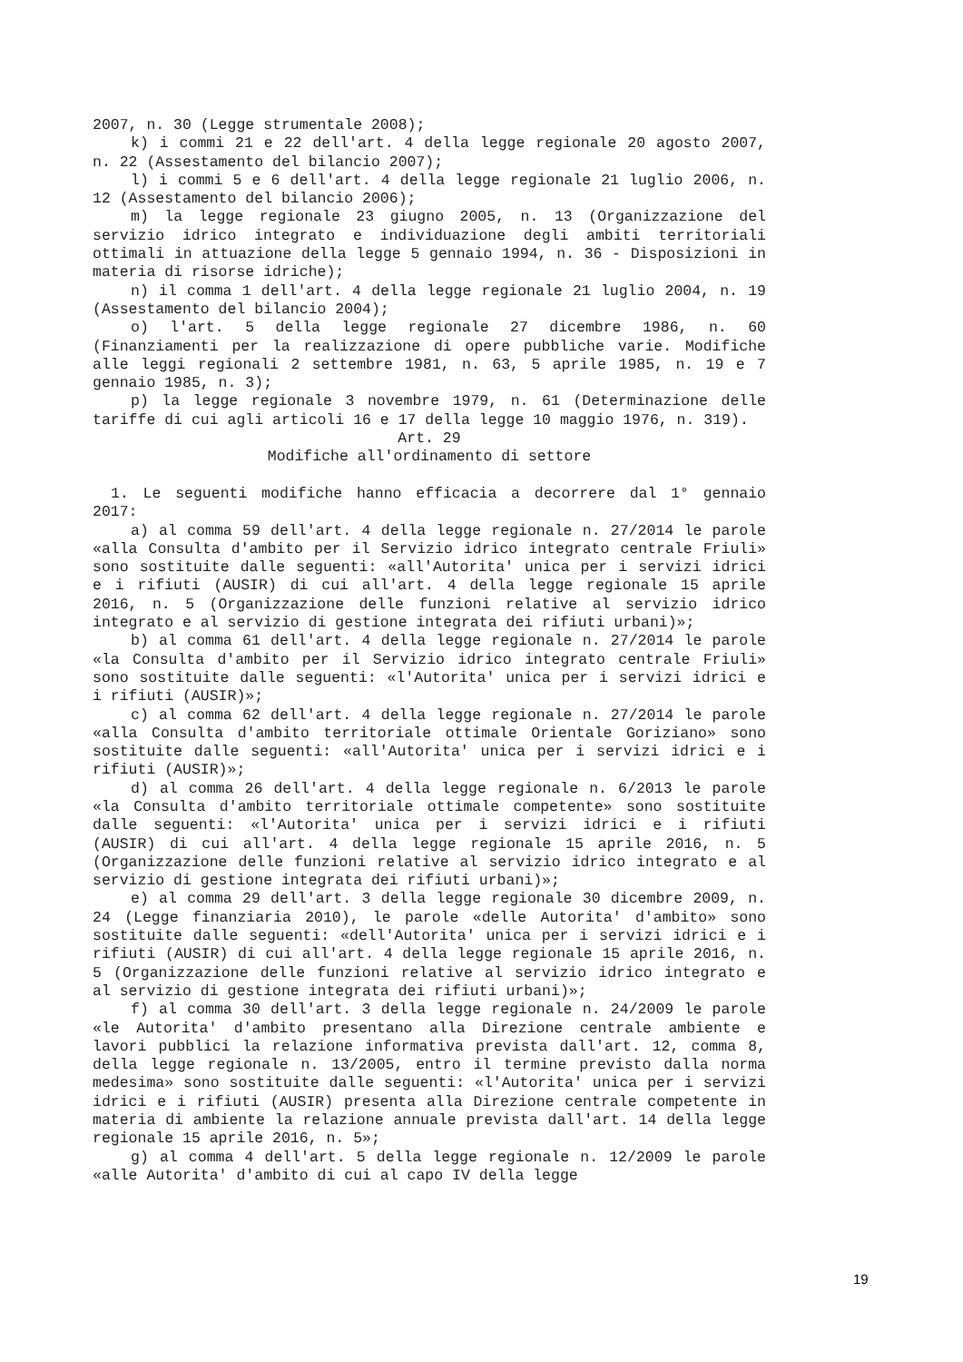2007, n. 30 (Legge strumentale 2008);
k) i commi 21 e 22 dell'art. 4 della legge regionale 20 agosto 2007, n. 22 (Assestamento del bilancio 2007);
l) i commi 5 e 6 dell'art. 4 della legge regionale 21 luglio 2006, n. 12 (Assestamento del bilancio 2006);
m) la legge regionale 23 giugno 2005, n. 13 (Organizzazione del servizio idrico integrato e individuazione degli ambiti territoriali ottimali in attuazione della legge 5 gennaio 1994, n. 36 - Disposizioni in materia di risorse idriche);
n) il comma 1 dell'art. 4 della legge regionale 21 luglio 2004, n. 19 (Assestamento del bilancio 2004);
o) l'art. 5 della legge regionale 27 dicembre 1986, n. 60 (Finanziamenti per la realizzazione di opere pubbliche varie. Modifiche alle leggi regionali 2 settembre 1981, n. 63, 5 aprile 1985, n. 19 e 7 gennaio 1985, n. 3);
p) la legge regionale 3 novembre 1979, n. 61 (Determinazione delle tariffe di cui agli articoli 16 e 17 della legge 10 maggio 1976, n. 319).
Art. 29
Modifiche all'ordinamento di settore
1. Le seguenti modifiche hanno efficacia a decorrere dal 1° gennaio 2017:
a) al comma 59 dell'art. 4 della legge regionale n. 27/2014 le parole «alla Consulta d'ambito per il Servizio idrico integrato centrale Friuli» sono sostituite dalle seguenti: «all'Autorita' unica per i servizi idrici e i rifiuti (AUSIR) di cui all'art. 4 della legge regionale 15 aprile 2016, n. 5 (Organizzazione delle funzioni relative al servizio idrico integrato e al servizio di gestione integrata dei rifiuti urbani)»;
b) al comma 61 dell'art. 4 della legge regionale n. 27/2014 le parole «la Consulta d'ambito per il Servizio idrico integrato centrale Friuli» sono sostituite dalle seguenti: «l'Autorita' unica per i servizi idrici e i rifiuti (AUSIR)»;
c) al comma 62 dell'art. 4 della legge regionale n. 27/2014 le parole «alla Consulta d'ambito territoriale ottimale Orientale Goriziano» sono sostituite dalle seguenti: «all'Autorita' unica per i servizi idrici e i rifiuti (AUSIR)»;
d) al comma 26 dell'art. 4 della legge regionale n. 6/2013 le parole «la Consulta d'ambito territoriale ottimale competente» sono sostituite dalle seguenti: «l'Autorita' unica per i servizi idrici e i rifiuti (AUSIR) di cui all'art. 4 della legge regionale 15 aprile 2016, n. 5 (Organizzazione delle funzioni relative al servizio idrico integrato e al servizio di gestione integrata dei rifiuti urbani)»;
e) al comma 29 dell'art. 3 della legge regionale 30 dicembre 2009, n. 24 (Legge finanziaria 2010), le parole «delle Autorita' d'ambito» sono sostituite dalle seguenti: «dell'Autorita' unica per i servizi idrici e i rifiuti (AUSIR) di cui all'art. 4 della legge regionale 15 aprile 2016, n. 5 (Organizzazione delle funzioni relative al servizio idrico integrato e al servizio di gestione integrata dei rifiuti urbani)»;
f) al comma 30 dell'art. 3 della legge regionale n. 24/2009 le parole «le Autorita' d'ambito presentano alla Direzione centrale ambiente e lavori pubblici la relazione informativa prevista dall'art. 12, comma 8, della legge regionale n. 13/2005, entro il termine previsto dalla norma medesima» sono sostituite dalle seguenti: «l'Autorita' unica per i servizi idrici e i rifiuti (AUSIR) presenta alla Direzione centrale competente in materia di ambiente la relazione annuale prevista dall'art. 14 della legge regionale 15 aprile 2016, n. 5»;
g) al comma 4 dell'art. 5 della legge regionale n. 12/2009 le parole «alle Autorita' d'ambito di cui al capo IV della legge
19